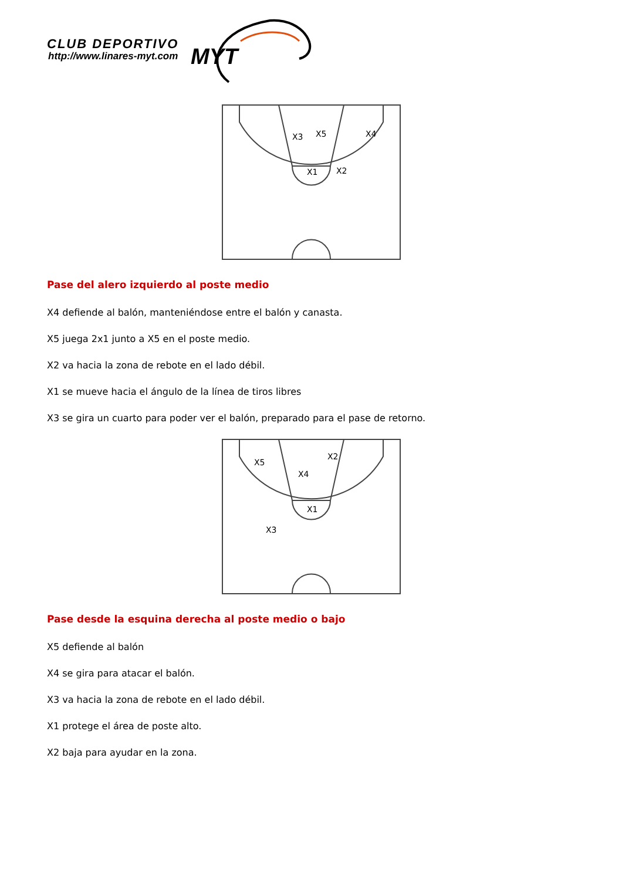CLUB DEPORTIVO
http://www.linares-myt.com MYT
X3
X5
X4
X1
X2
Pase del alero izquierdo al poste medio
X4 defiende al balón, manteniéndose entre el balón y canasta.
X5 juega 2x1 junto a X5 en el poste medio.
X2 va hacia la zona de rebote en el lado débil.
X1 se mueve hacia el ángulo de la línea de tiros libres
X3 se gira un cuarto para poder ver el balón, preparado para el pase de retorno.
X5
X2
X4
X1
X3
Pase desde la esquina derecha al poste medio o bajo
X5 defiende al balón
X4 se gira para atacar el balón.
X3 va hacia la zona de rebote en el lado débil.
X1 protege el área de poste alto.
X2 baja para ayudar en la zona.